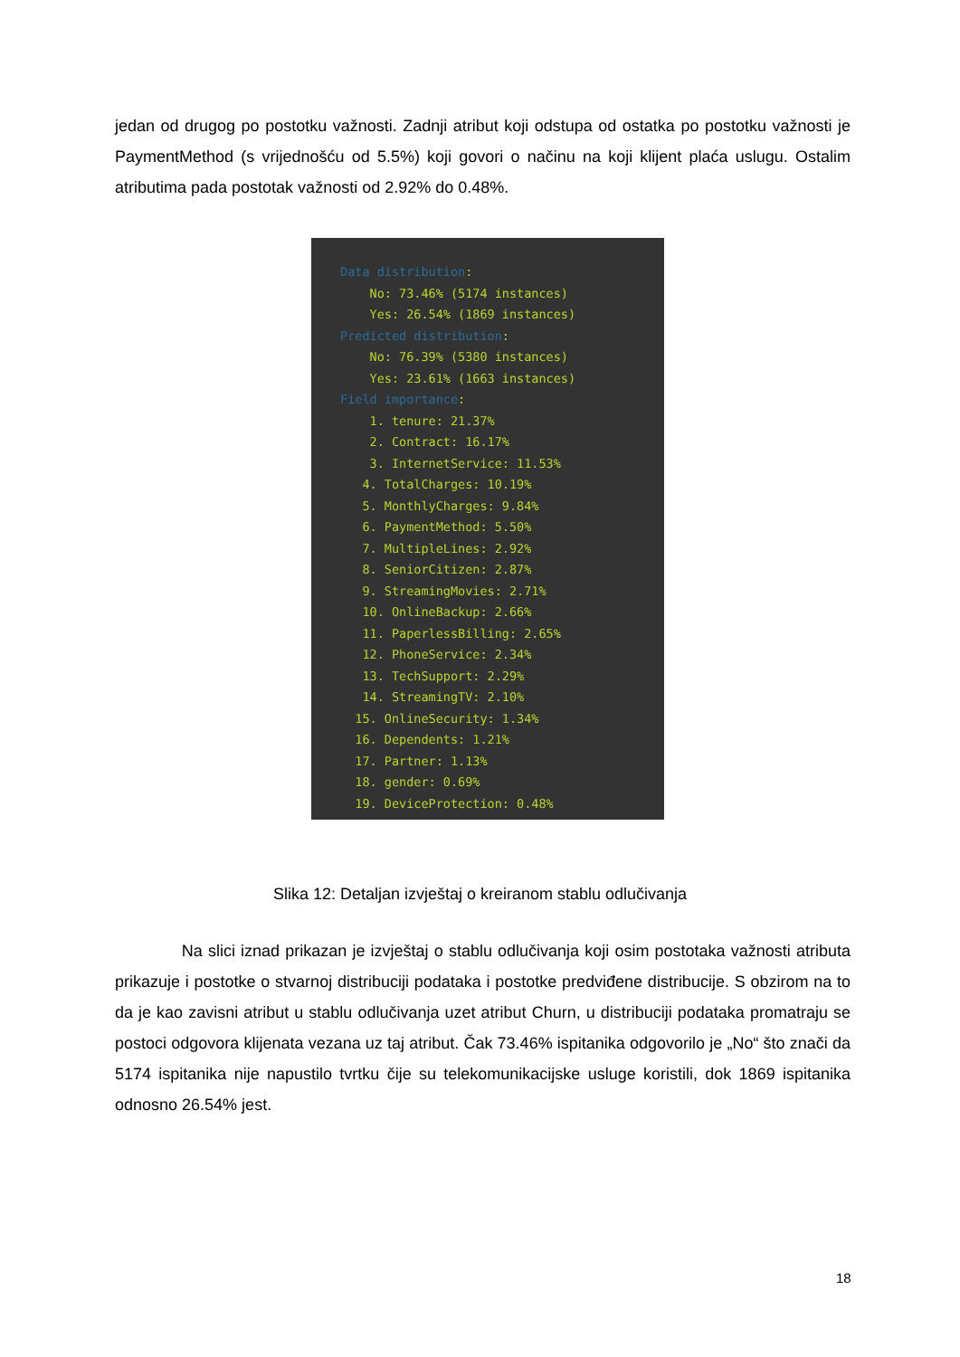jedan od drugog po postotku važnosti. Zadnji atribut koji odstupa od ostatka po postotku važnosti je PaymentMethod (s vrijednošću od 5.5%) koji govori o načinu na koji klijent plaća uslugu. Ostalim atributima pada postotak važnosti od 2.92% do 0.48%.
Data distribution:
No: 73.46% (5174 instances)
Yes: 26.54% (1869 instances)
Predicted distribution:
No: 76.39% (5380 instances)
Yes: 23.61% (1663 instances)
Field importance:
1. tenure: 21.37%
2. Contract: 16.17%
3. InternetService: 11.53%
4. TotalCharges: 10.19%
5. MonthlyCharges: 9.84%
6. PaymentMethod: 5.50%
7. MultipleLines: 2.92%
8. SeniorCitizen: 2.87%
9. StreamingMovies: 2.71%
10. OnlineBackup: 2.66%
11. PaperlessBilling: 2.65%
12. PhoneService: 2.34%
13. TechSupport: 2.29%
14. StreamingTV: 2.10%
15. OnlineSecurity: 1.34%
16. Dependents: 1.21%
17. Partner: 1.13%
18. gender: 0.69%
19. DeviceProtection: 0.48%
Slika 12: Detaljan izvještaj o kreiranom stablu odlučivanja
Na slici iznad prikazan je izvještaj o stablu odlučivanja koji osim postotaka važnosti atributa prikazuje i postotke o stvarnoj distribuciji podataka i postotke predviđene distribucije. S obzirom na to da je kao zavisni atribut u stablu odlučivanja uzet atribut Churn, u distribuciji podataka promatraju se postoci odgovora klijenata vezana uz taj atribut. Čak 73.46% ispitanika odgovorilo je „No“ što znači da 5174 ispitanika nije napustilo tvrtku čije su telekomunikacijske usluge koristili, dok 1869 ispitanika odnosno 26.54% jest.
18